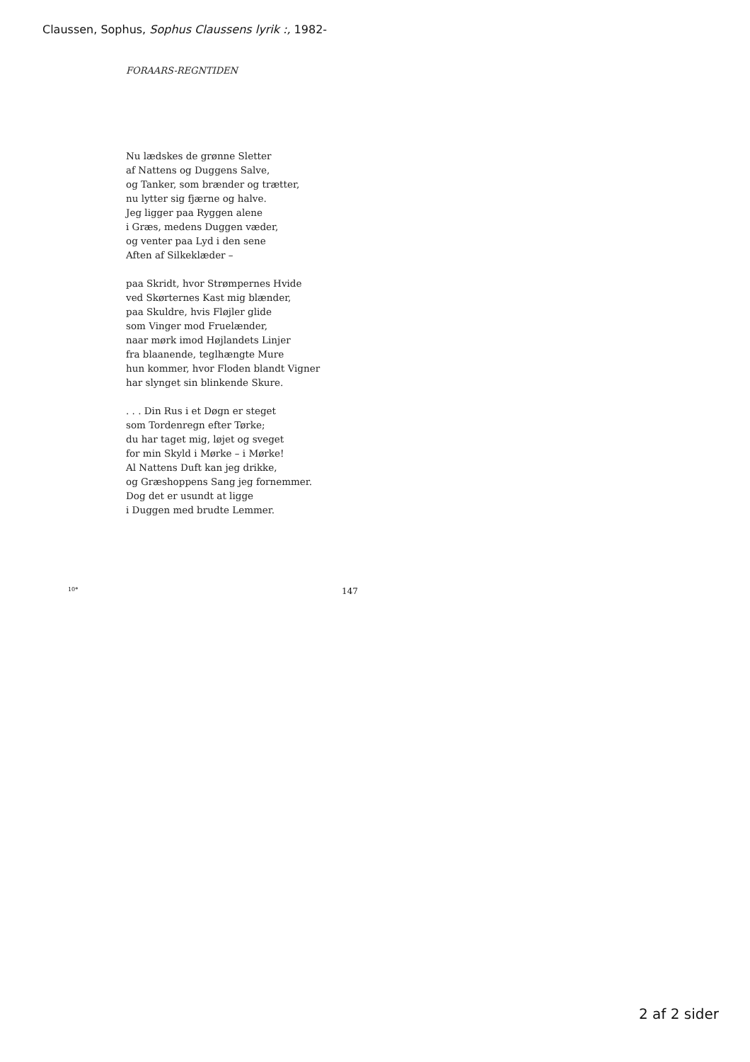Claussen, Sophus, Sophus Claussens lyrik :, 1982-
FORAARS-REGNTIDEN
Nu lædskes de grønne Sletter
af Nattens og Duggens Salve,
og Tanker, som brænder og trætter,
nu lytter sig fjærne og halve.
Jeg ligger paa Ryggen alene
i Græs, medens Duggen væder,
og venter paa Lyd i den sene
Aften af Silkeklæder –
paa Skridt, hvor Strømpernes Hvide
ved Skørternes Kast mig blænder,
paa Skuldre, hvis Fløjler glide
som Vinger mod Fruelænder,
naar mørk imod Højlandets Linjer
fra blaanende, teglhængte Mure
hun kommer, hvor Floden blandt Vigner
har slynget sin blinkende Skure.
. . . Din Rus i et Døgn er steget
som Tordenregn efter Tørke;
du har taget mig, løjet og sveget
for min Skyld i Mørke – i Mørke!
Al Nattens Duft kan jeg drikke,
og Græshoppens Sang jeg fornemmer.
Dog det er usundt at ligge
i Duggen med brudte Lemmer.
10* 147
2 af 2 sider